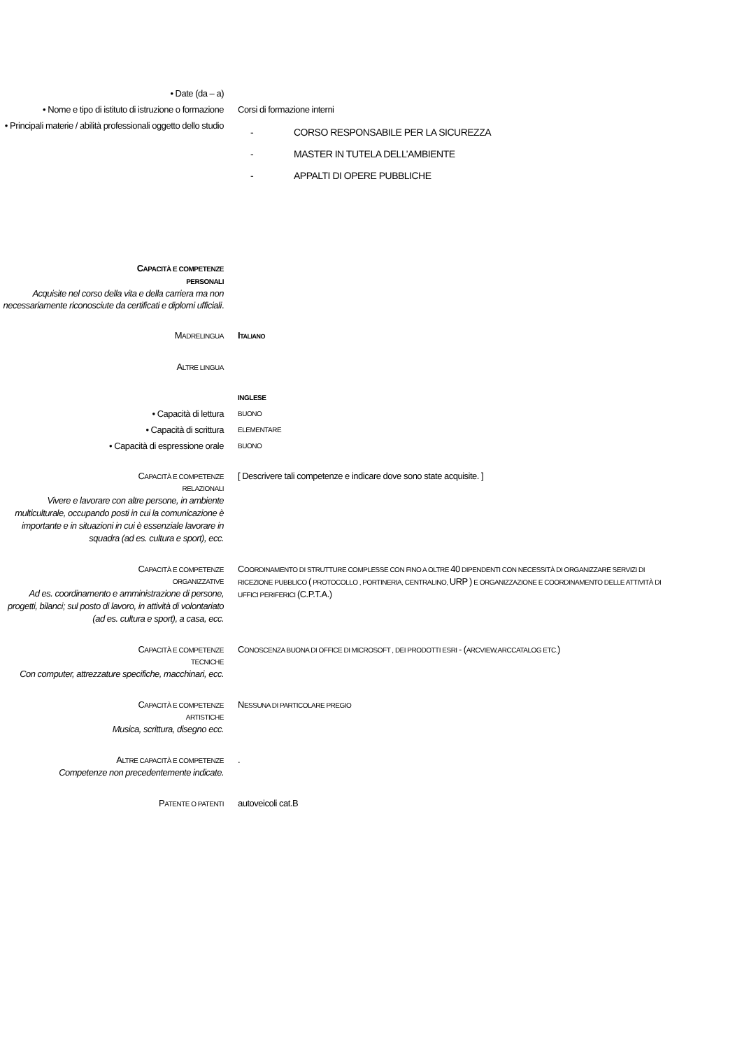• Date (da – a)
• Nome e tipo di istituto di istruzione o formazione
Corsi di formazione interni
• Principali materie / abilità professionali oggetto dello studio
- CORSO RESPONSABILE PER LA SICUREZZA
- MASTER IN TUTELA DELL’AMBIENTE
- APPALTI DI OPERE PUBBLICHE
CAPACITÀ E COMPETENZE
PERSONALI
Acquisite nel corso della vita e della carriera ma non necessariamente riconosciute da certificati e diplomi ufficiali.
MADRELINGUA
ITALIANO
ALTRE LINGUA
INGLESE
• Capacità di lettura
BUONO
• Capacità di scrittura
ELEMENTARE
• Capacità di espressione orale
BUONO
CAPACITÀ E COMPETENZE
RELAZIONALI
Vivere e lavorare con altre persone, in ambiente multiculturale, occupando posti in cui la comunicazione è importante e in situazioni in cui è essenziale lavorare in squadra (ad es. cultura e sport), ecc.
[ Descrivere tali competenze e indicare dove sono state acquisite. ]
CAPACITÀ E COMPETENZE
ORGANIZZATIVE
Ad es. coordinamento e amministrazione di persone, progetti, bilanci; sul posto di lavoro, in attività di volontariato (ad es. cultura e sport), a casa, ecc.
COORDINAMENTO DI STRUTTURE COMPLESSE CON FINO A OLTRE 40 DIPENDENTI CON NECESSITÀ DI ORGANIZZARE SERVIZI DI RICEZIONE PUBBLICO ( PROTOCOLLO , PORTINERIA, CENTRALINO, URP ) E ORGANIZZAZIONE E COORDINAMENTO DELLE ATTIVITÀ DI UFFICI PERIFERICI (C.P.T.A.)
CAPACITÀ E COMPETENZE
TECNICHE
Con computer, attrezzature specifiche, macchinari, ecc.
CONOSCENZA BUONA DI OFFICE DI MICROSOFT , DEI PRODOTTI ESRI - (ARCVIEW,ARCCATALOG ETC.)
CAPACITÀ E COMPETENZE
ARTISTICHE
Musica, scrittura, disegno ecc.
NESSUNA DI PARTICOLARE PREGIO
ALTRE CAPACITÀ E COMPETENZE
Competenze non precedentemente indicate.
.
PATENTE O PATENTI
autoveicoli cat.B